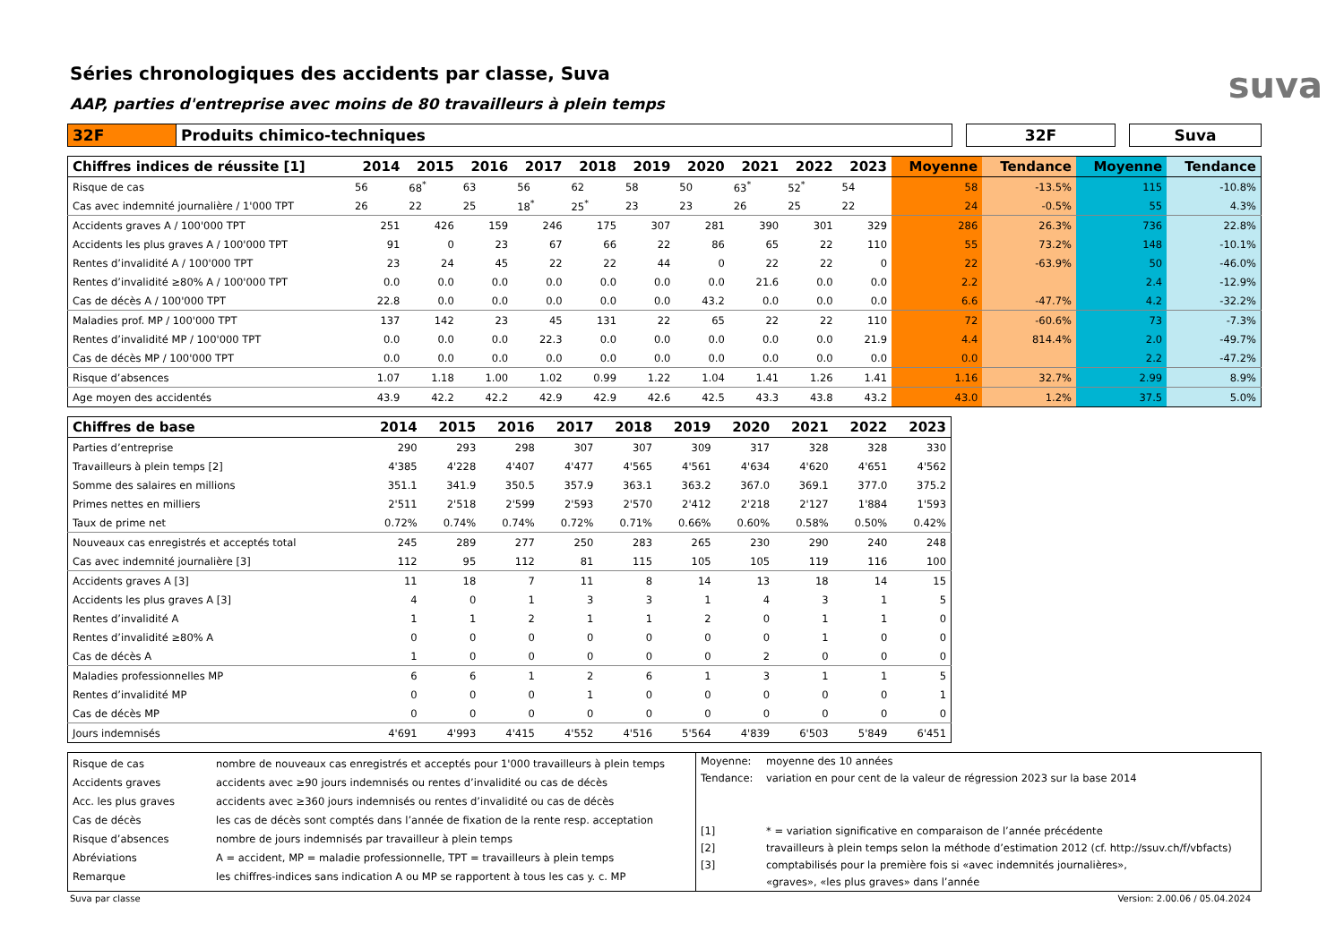suva
Séries chronologiques des accidents par classe, Suva
AAP, parties d'entreprise avec moins de 80 travailleurs à plein temps
| 32F | Produits chimico-techniques | | 32F | | Suva |
| Chiffres indices de réussite [1] | 2014 | 2015 | 2016 | 2017 | 2018 | 2019 | 2020 | 2021 | 2022 | 2023 | Moyenne | Tendance | Moyenne | Tendance |
| --- | --- | --- | --- | --- | --- | --- | --- | --- | --- | --- | --- | --- | --- | --- |
| Risque de cas | 56 | 68<sup>*</sup> | 63 | 56 | 62 | 58 | 50 | 63<sup>*</sup> | 52<sup>*</sup> | 54 | 58 | -13.5% | 115 | -10.8% |
| Cas avec indemnité journalière / 1'000 TPT | 26 | 22 | 25 | 18<sup>*</sup> | 25<sup>*</sup> | 23 | 23 | 26 | 25 | 22 | 24 | -0.5% | 55 | 4.3% |
| Accidents graves A / 100'000 TPT | 251 | 426 | 159 | 246 | 175 | 307 | 281 | 390 | 301 | 329 | 286 | 26.3% | 736 | 22.8% |
| Accidents les plus graves A / 100'000 TPT | 91 | 0 | 23 | 67 | 66 | 22 | 86 | 65 | 22 | 110 | 55 | 73.2% | 148 | -10.1% |
| Rentes d’invalidité A / 100'000 TPT | 23 | 24 | 45 | 22 | 22 | 44 | 0 | 22 | 22 | 0 | 22 | -63.9% | 50 | -46.0% |
| Rentes d’invalidité ≥80% A / 100'000 TPT | 0.0 | 0.0 | 0.0 | 0.0 | 0.0 | 0.0 | 0.0 | 21.6 | 0.0 | 0.0 | 2.2 | | 2.4 | -12.9% |
| Cas de décès A / 100'000 TPT | 22.8 | 0.0 | 0.0 | 0.0 | 0.0 | 0.0 | 43.2 | 0.0 | 0.0 | 0.0 | 6.6 | -47.7% | 4.2 | -32.2% |
| Maladies prof. MP / 100'000 TPT | 137 | 142 | 23 | 45 | 131 | 22 | 65 | 22 | 22 | 110 | 72 | -60.6% | 73 | -7.3% |
| Rentes d’invalidité MP / 100'000 TPT | 0.0 | 0.0 | 0.0 | 22.3 | 0.0 | 0.0 | 0.0 | 0.0 | 0.0 | 21.9 | 4.4 | 814.4% | 2.0 | -49.7% |
| Cas de décès MP / 100'000 TPT | 0.0 | 0.0 | 0.0 | 0.0 | 0.0 | 0.0 | 0.0 | 0.0 | 0.0 | 0.0 | 0.0 | | 2.2 | -47.2% |
| Risque d’absences | 1.07 | 1.18 | 1.00 | 1.02 | 0.99 | 1.22 | 1.04 | 1.41 | 1.26 | 1.41 | 1.16 | 32.7% | 2.99 | 8.9% |
| Age moyen des accidentés | 43.9 | 42.2 | 42.2 | 42.9 | 42.9 | 42.6 | 42.5 | 43.3 | 43.8 | 43.2 | 43.0 | 1.2% | 37.5 | 5.0% |
| Chiffres de base | 2014 | 2015 | 2016 | 2017 | 2018 | 2019 | 2020 | 2021 | 2022 | 2023 |
| --- | --- | --- | --- | --- | --- | --- | --- | --- | --- | --- |
| Parties d’entreprise | 290 | 293 | 298 | 307 | 307 | 309 | 317 | 328 | 328 | 330 |
| Travailleurs à plein temps [2] | 4'385 | 4'228 | 4'407 | 4'477 | 4'565 | 4'561 | 4'634 | 4'620 | 4'651 | 4'562 |
| Somme des salaires en millions | 351.1 | 341.9 | 350.5 | 357.9 | 363.1 | 363.2 | 367.0 | 369.1 | 377.0 | 375.2 |
| Primes nettes en milliers | 2'511 | 2'518 | 2'599 | 2'593 | 2'570 | 2'412 | 2'218 | 2'127 | 1'884 | 1'593 |
| Taux de prime net | 0.72% | 0.74% | 0.74% | 0.72% | 0.71% | 0.66% | 0.60% | 0.58% | 0.50% | 0.42% |
| Nouveaux cas enregistrés et acceptés total | 245 | 289 | 277 | 250 | 283 | 265 | 230 | 290 | 240 | 248 |
| Cas avec indemnité journalière [3] | 112 | 95 | 112 | 81 | 115 | 105 | 105 | 119 | 116 | 100 |
| Accidents graves A [3] | 11 | 18 | 7 | 11 | 8 | 14 | 13 | 18 | 14 | 15 |
| Accidents les plus graves A [3] | 4 | 0 | 1 | 3 | 3 | 1 | 4 | 3 | 1 | 5 |
| Rentes d’invalidité A | 1 | 1 | 2 | 1 | 1 | 2 | 0 | 1 | 1 | 0 |
| Rentes d’invalidité ≥80% A | 0 | 0 | 0 | 0 | 0 | 0 | 0 | 1 | 0 | 0 |
| Cas de décès A | 1 | 0 | 0 | 0 | 0 | 0 | 2 | 0 | 0 | 0 |
| Maladies professionnelles MP | 6 | 6 | 1 | 2 | 6 | 1 | 3 | 1 | 1 | 5 |
| Rentes d’invalidité MP | 0 | 0 | 0 | 1 | 0 | 0 | 0 | 0 | 0 | 1 |
| Cas de décès MP | 0 | 0 | 0 | 0 | 0 | 0 | 0 | 0 | 0 | 0 |
| Jours indemnisés | 4'691 | 4'993 | 4'415 | 4'552 | 4'516 | 5'564 | 4'839 | 6'503 | 5'849 | 6'451 |
Risque de cas nombre de nouveaux cas enregistrés et acceptés pour 1'000 travailleurs à plein temps
Accidents graves accidents avec ≥90 jours indemnisés ou rentes d’invalidité ou cas de décès
Acc. les plus graves accidents avec ≥360 jours indemnisés ou rentes d’invalidité ou cas de décès
Cas de décès les cas de décès sont comptés dans l’année de fixation de la rente resp. acceptation
Risque d’absences nombre de jours indemnisés par travailleur à plein temps
Abréviations A = accident, MP = maladie professionnelle, TPT = travailleurs à plein temps
Remarque les chiffres-indices sans indication A ou MP se rapportent à tous les cas y. c. MP
Moyenne: moyenne des 10 années
Tendance: variation en pour cent de la valeur de régression 2023 sur la base 2014
[1] * = variation significative en comparaison de l’année précédente
[2] travailleurs à plein temps selon la méthode d’estimation 2012 (cf. http://ssuv.ch/f/vbfacts)
[3] comptabilisés pour la première fois si «avec indemnités journalières»,
«graves», «les plus graves» dans l’année
Suva par classe Version: 2.00.06 / 05.04.2024